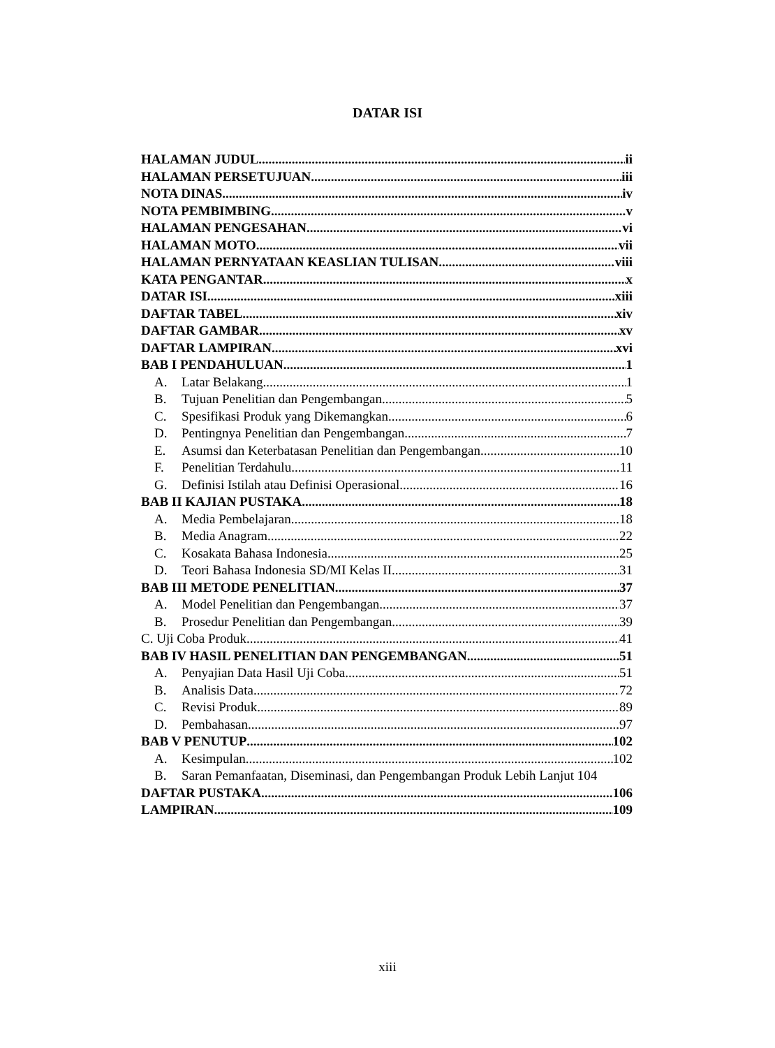DATAR ISI
HALAMAN JUDUL ii
HALAMAN PERSETUJUAN iii
NOTA DINAS iv
NOTA PEMBIMBING v
HALAMAN PENGESAHAN vi
HALAMAN MOTO vii
HALAMAN PERNYATAAN KEASLIAN TULISAN viii
KATA PENGANTAR x
DATAR ISI xiii
DAFTAR TABEL xiv
DAFTAR GAMBAR xv
DAFTAR LAMPIRAN xvi
BAB I PENDAHULUAN 1
A. Latar Belakang 1
B. Tujuan Penelitian dan Pengembangan 5
C. Spesifikasi Produk yang Dikemangkan 6
D. Pentingnya Penelitian dan Pengembangan 7
E. Asumsi dan Keterbatasan Penelitian dan Pengembangan 10
F. Penelitian Terdahulu 11
G. Definisi Istilah atau Definisi Operasional 16
BAB II KAJIAN PUSTAKA 18
A. Media Pembelajaran 18
B. Media Anagram 22
C. Kosakata Bahasa Indonesia 25
D. Teori Bahasa Indonesia SD/MI Kelas II 31
BAB III METODE PENELITIAN 37
A. Model Penelitian dan Pengembangan 37
B. Prosedur Penelitian dan Pengembangan 39
C. Uji Coba Produk 41
BAB IV HASIL PENELITIAN DAN PENGEMBANGAN 51
A. Penyajian Data Hasil Uji Coba 51
B. Analisis Data 72
C. Revisi Produk 89
D. Pembahasan 97
BAB V PENUTUP 102
A. Kesimpulan 102
B. Saran Pemanfaatan, Diseminasi, dan Pengembangan Produk Lebih Lanjut 104
DAFTAR PUSTAKA 106
LAMPIRAN 109
xiii